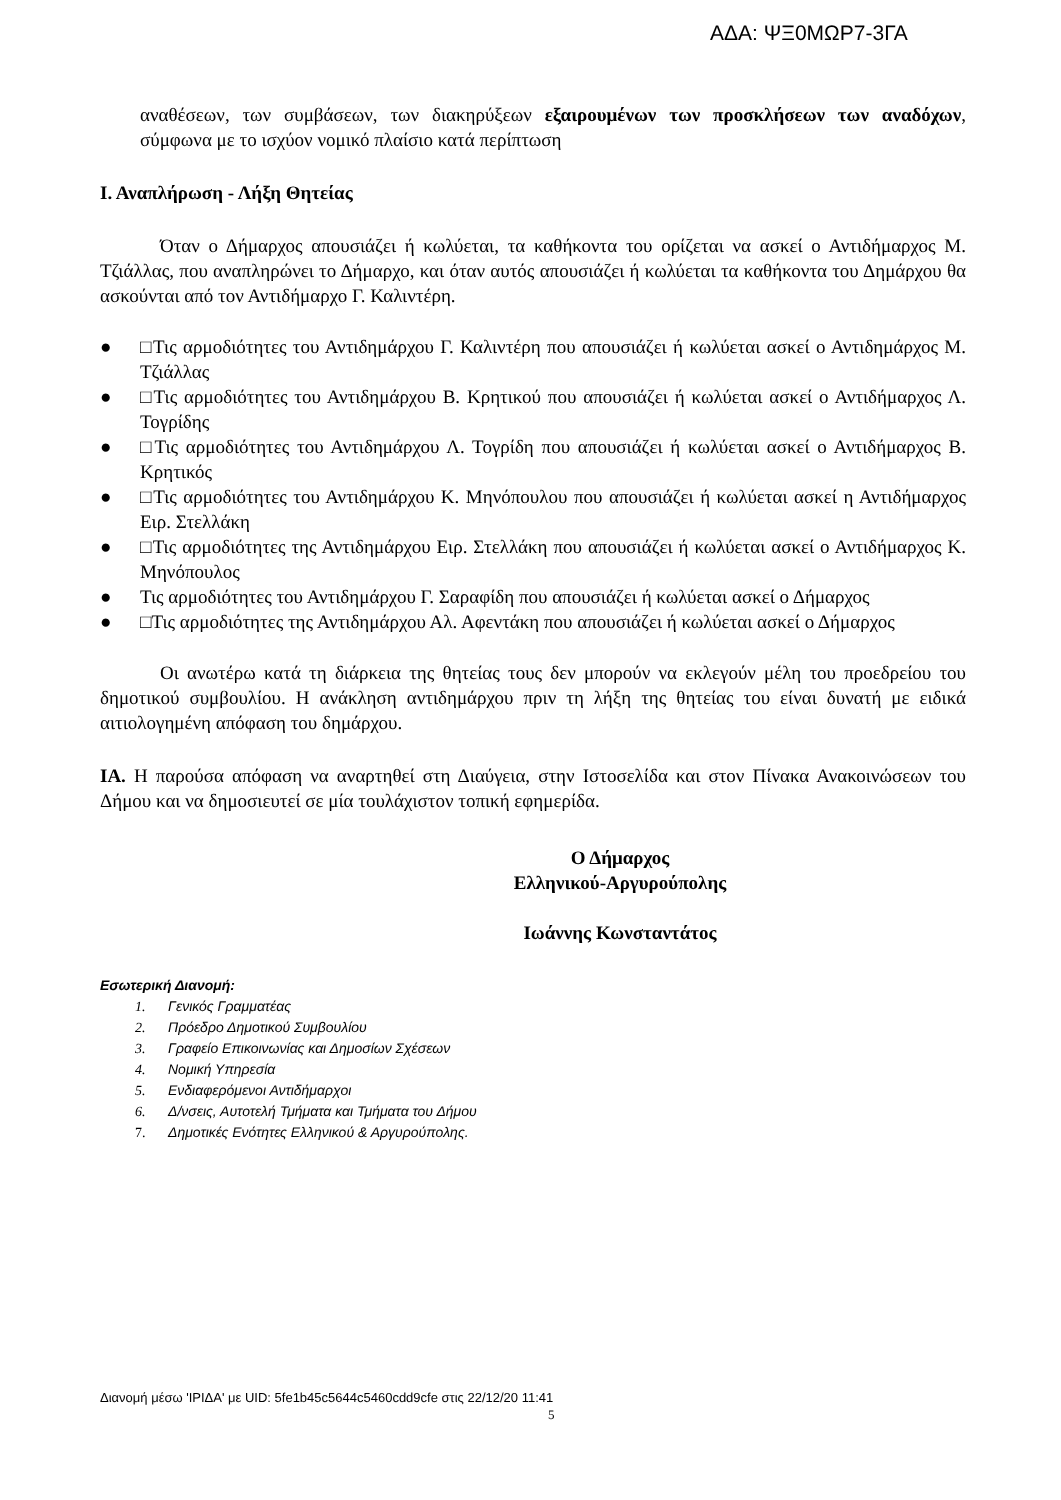ΑΔΑ: ΨΞ0ΜΩΡ7-3ΓΑ
αναθέσεων, των συμβάσεων, των διακηρύξεων εξαιρουμένων των προσκλήσεων των αναδόχων, σύμφωνα με το ισχύον νομικό πλαίσιο κατά περίπτωση
Ι. Αναπλήρωση - Λήξη Θητείας
Όταν ο Δήμαρχος απουσιάζει ή κωλύεται, τα καθήκοντα του ορίζεται να ασκεί ο Αντιδήμαρχος Μ. Τζιάλλας, που αναπληρώνει το Δήμαρχο, και όταν αυτός απουσιάζει ή κωλύεται τα καθήκοντα του Δημάρχου θα ασκούνται από τον Αντιδήμαρχο Γ. Καλιντέρη.
● □Τις αρμοδιότητες του Αντιδημάρχου Γ. Καλιντέρη που απουσιάζει ή κωλύεται ασκεί ο Αντιδημάρχος Μ. Τζιάλλας
● □Τις αρμοδιότητες του Αντιδημάρχου Β. Κρητικού που απουσιάζει ή κωλύεται ασκεί ο Αντιδήμαρχος Λ. Τογρίδης
● □Τις αρμοδιότητες του Αντιδημάρχου Λ. Τογρίδη που απουσιάζει ή κωλύεται ασκεί ο Αντιδήμαρχος Β. Κρητικός
● □Τις αρμοδιότητες του Αντιδημάρχου Κ. Μηνόπουλου που απουσιάζει ή κωλύεται ασκεί η Αντιδήμαρχος Ειρ. Στελλάκη
● □Τις αρμοδιότητες της Αντιδημάρχου Ειρ. Στελλάκη που απουσιάζει ή κωλύεται ασκεί ο Αντιδήμαρχος Κ. Μηνόπουλος
● Τις αρμοδιότητες του Αντιδημάρχου Γ. Σαραφίδη που απουσιάζει ή κωλύεται ασκεί ο Δήμαρχος
● □Τις αρμοδιότητες της Αντιδημάρχου Αλ. Αφεντάκη που απουσιάζει ή κωλύεται ασκεί ο Δήμαρχος
Οι ανωτέρω κατά τη διάρκεια της θητείας τους δεν μπορούν να εκλεγούν μέλη του προεδρείου του δημοτικού συμβουλίου. Η ανάκληση αντιδημάρχου πριν τη λήξη της θητείας του είναι δυνατή με ειδικά αιτιολογημένη απόφαση του δημάρχου.
ΙΑ. Η παρούσα απόφαση να αναρτηθεί στη Διαύγεια, στην Ιστοσελίδα και στον Πίνακα Ανακοινώσεων του Δήμου και να δημοσιευτεί σε μία τουλάχιστον τοπική εφημερίδα.
Ο Δήμαρχος
Ελληνικού-Αργυρούπολης
Ιωάννης Κωνσταντάτος
Εσωτερική Διανομή:
1. Γενικός Γραμματέας
2. Πρόεδρο Δημοτικού Συμβουλίου
3. Γραφείο Επικοινωνίας και Δημοσίων Σχέσεων
4. Νομική Υπηρεσία
5. Ενδιαφερόμενοι Αντιδήμαρχοι
6. Δ/νσεις, Αυτοτελή Τμήματα και Τμήματα του Δήμου
7. Δημοτικές Ενότητες Ελληνικού & Αργυρούπολης.
Διανομή μέσω 'ΙΡΙΔΑ' με UID: 5fe1b45c5644c5460cdd9cfe στις 22/12/20 11:41
5